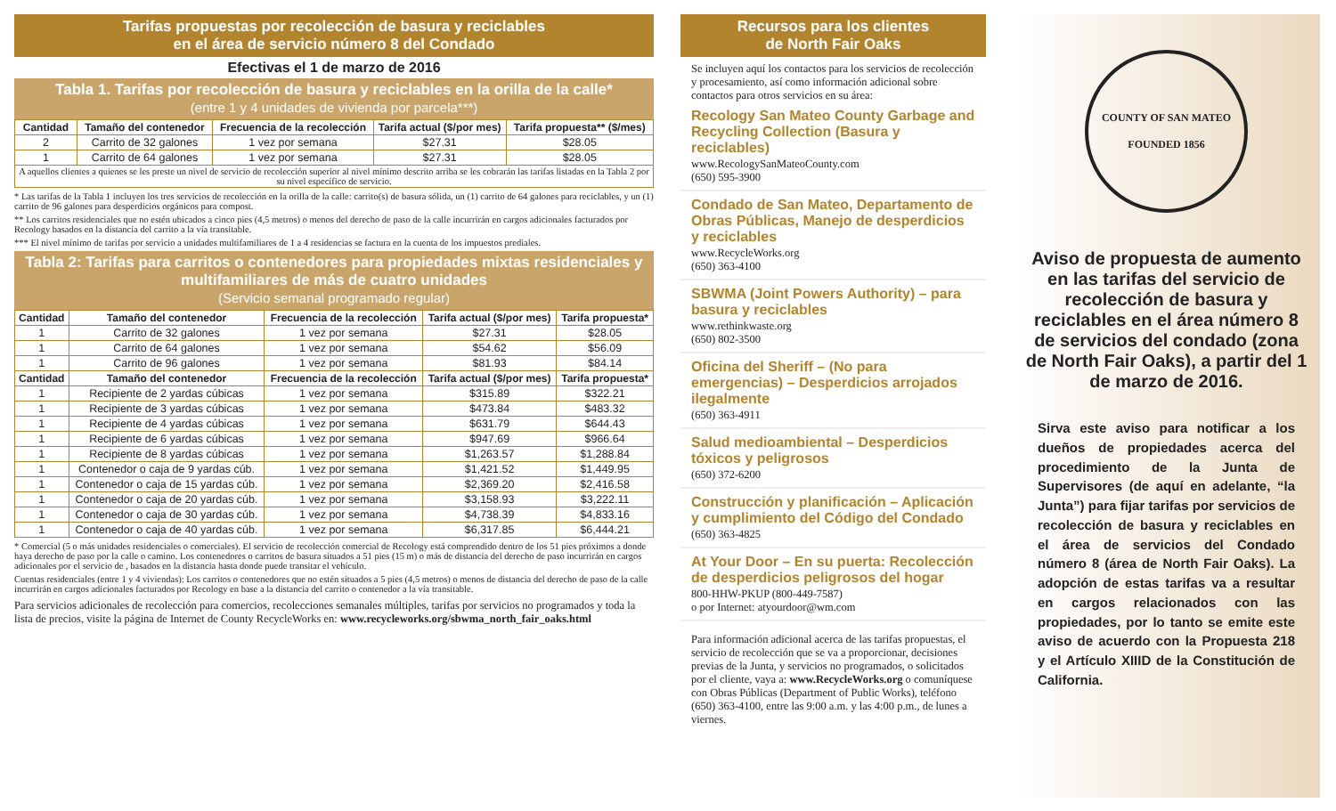Tarifas propuestas por recolección de basura y reciclables
en el área de servicio número 8 del Condado
Efectivas el 1 de marzo de 2016
Tabla 1. Tarifas por recolección de basura y reciclables en la orilla de la calle*
(entre 1 y 4 unidades de vivienda por parcela***)
| Cantidad | Tamaño del contenedor | Frecuencia de la recolección | Tarifa actual ($/por mes) | Tarifa propuesta** ($/mes) |
| --- | --- | --- | --- | --- |
| 2 | Carrito de 32 galones | 1 vez por semana | $27.31 | $28.05 |
| 1 | Carrito de 64 galones | 1 vez por semana | $27.31 | $28.05 |
| A aquellos clientes a quienes se les preste un nivel de servicio de recolección superior al nivel mínimo descrito arriba se les cobrarán las tarifas listadas en la Tabla 2 por su nivel específico de servicio. | | | | |
* Las tarifas de la Tabla 1 incluyen los tres servicios de recolección en la orilla de la calle: carrito(s) de basura sólida, un (1) carrito de 64 galones para reciclables, y un (1) carrito de 96 galones para desperdicios orgánicos para compost.
** Los carritos residenciales que no estén ubicados a cinco pies (4,5 metros) o menos del derecho de paso de la calle incurrirán en cargos adicionales facturados por Recology basados en la distancia del carrito a la vía transitable.
*** El nivel mínimo de tarifas por servicio a unidades multifamiliares de 1 a 4 residencias se factura en la cuenta de los impuestos prediales.
Tabla 2: Tarifas para carritos o contenedores para propiedades mixtas residenciales y multifamiliares de más de cuatro unidades
(Servicio semanal programado regular)
| Cantidad | Tamaño del contenedor | Frecuencia de la recolección | Tarifa actual ($/por mes) | Tarifa propuesta* |
| --- | --- | --- | --- | --- |
| 1 | Carrito de 32 galones | 1 vez por semana | $27.31 | $28.05 |
| 1 | Carrito de 64 galones | 1 vez por semana | $54.62 | $56.09 |
| 1 | Carrito de 96 galones | 1 vez por semana | $81.93 | $84.14 |
| Cantidad | Tamaño del contenedor | Frecuencia de la recolección | Tarifa actual ($/por mes) | Tarifa propuesta* |
| 1 | Recipiente de 2 yardas cúbicas | 1 vez por semana | $315.89 | $322.21 |
| 1 | Recipiente de 3 yardas cúbicas | 1 vez por semana | $473.84 | $483.32 |
| 1 | Recipiente de 4 yardas cúbicas | 1 vez por semana | $631.79 | $644.43 |
| 1 | Recipiente de 6 yardas cúbicas | 1 vez por semana | $947.69 | $966.64 |
| 1 | Recipiente de 8 yardas cúbicas | 1 vez por semana | $1,263.57 | $1,288.84 |
| 1 | Contenedor o caja de 9 yardas cúb. | 1 vez por semana | $1,421.52 | $1,449.95 |
| 1 | Contenedor o caja de 15 yardas cúb. | 1 vez por semana | $2,369.20 | $2,416.58 |
| 1 | Contenedor o caja de 20 yardas cúb. | 1 vez por semana | $3,158.93 | $3,222.11 |
| 1 | Contenedor o caja de 30 yardas cúb. | 1 vez por semana | $4,738.39 | $4,833.16 |
| 1 | Contenedor o caja de 40 yardas cúb. | 1 vez por semana | $6,317.85 | $6,444.21 |
* Comercial (5 o más unidades residenciales o comerciales). El servicio de recolección comercial de Recology está comprendido dentro de los 51 pies próximos a donde haya derecho de paso por la calle o camino. Los contenedores o carritos de basura situados a 51 pies (15 m) o más de distancia del derecho de paso incurrirán en cargos adicionales por el servicio de , basados en la distancia hasta donde puede transitar el vehículo.
Cuentas residenciales (entre 1 y 4 viviendas): Los carritos o contenedores que no estén situados a 5 pies (4,5 metros) o menos de distancia del derecho de paso de la calle incurrirán en cargos adicionales facturados por Recology en base a la distancia del carrito o contenedor a la vía transitable.
Para servicios adicionales de recolección para comercios, recolecciones semanales múltiples, tarifas por servicios no programados y toda la lista de precios, visite la página de Internet de County RecycleWorks en: www.recycleworks.org/sbwma_north_fair_oaks.html
Recursos para los clientes
de North Fair Oaks
Se incluyen aquí los contactos para los servicios de recolección y procesamiento, así como información adicional sobre contactos para otros servicios en su área:
Recology San Mateo County Garbage and Recycling Collection (Basura y reciclables)
www.RecologySanMateoCounty.com
(650) 595-3900
Condado de San Mateo, Departamento de Obras Públicas, Manejo de desperdicios y reciclables
www.RecycleWorks.org
(650) 363-4100
SBWMA (Joint Powers Authority) – para basura y reciclables
www.rethinkwaste.org
(650) 802-3500
Oficina del Sheriff – (No para emergencias) – Desperdicios arrojados ilegalmente
(650) 363-4911
Salud medioambiental – Desperdicios tóxicos y peligrosos
(650) 372-6200
Construcción y planificación – Aplicación y cumplimiento del Código del Condado
(650) 363-4825
At Your Door – En su puerta: Recolección de desperdicios peligrosos del hogar
800-HHW-PKUP (800-449-7587)
o por Internet: atyourdoor@wm.com
Para información adicional acerca de las tarifas propuestas, el servicio de recolección que se va a proporcionar, decisiones previas de la Junta, y servicios no programados, o solicitados por el cliente, vaya a: www.RecycleWorks.org o comuníquese con Obras Públicas (Department of Public Works), teléfono (650) 363-4100, entre las 9:00 a.m. y las 4:00 p.m., de lunes a viernes.
COUNTY OF SAN MATEO
FOUNDED 1856
Aviso de propuesta de aumento en las tarifas del servicio de recolección de basura y reciclables en el área número 8 de servicios del condado (zona de North Fair Oaks), a partir del 1 de marzo de 2016.
Sirva este aviso para notificar a los dueños de propiedades acerca del procedimiento de la Junta de Supervisores (de aquí en adelante, “la Junta”) para fijar tarifas por servicios de recolección de basura y reciclables en el área de servicios del Condado número 8 (área de North Fair Oaks). La adopción de estas tarifas va a resultar en cargos relacionados con las propiedades, por lo tanto se emite este aviso de acuerdo con la Propuesta 218 y el Artículo XIIID de la Constitución de California.